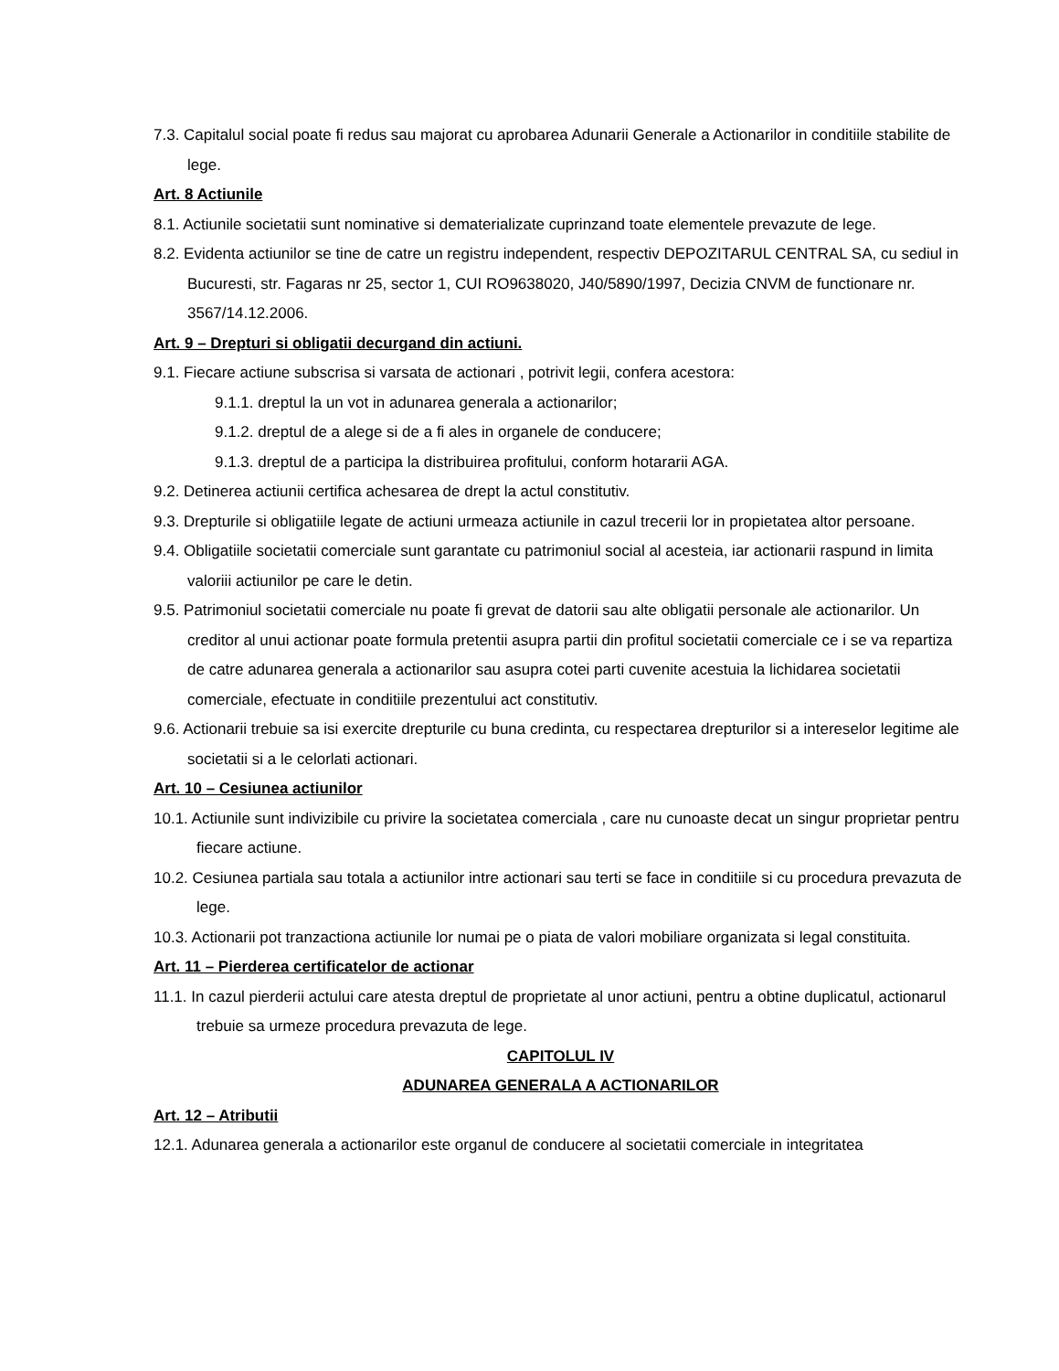7.3. Capitalul social poate fi redus sau majorat cu aprobarea Adunarii Generale a Actionarilor in conditiile stabilite de lege.
Art. 8 Actiunile
8.1. Actiunile societatii sunt nominative si dematerializate cuprinzand toate elementele prevazute de lege.
8.2. Evidenta actiunilor se tine de catre un registru independent, respectiv DEPOZITARUL CENTRAL SA, cu sediul in Bucuresti, str. Fagaras nr 25, sector 1, CUI RO9638020, J40/5890/1997, Decizia CNVM de functionare nr. 3567/14.12.2006.
Art. 9 – Drepturi si obligatii decurgand din actiuni.
9.1. Fiecare actiune subscrisa si varsata de actionari , potrivit legii, confera acestora:
9.1.1. dreptul la un vot in adunarea generala a actionarilor;
9.1.2. dreptul de a alege si de a fi ales in organele de conducere;
9.1.3. dreptul de a participa la distribuirea profitului, conform hotararii AGA.
9.2. Detinerea actiunii certifica achesarea de drept la actul constitutiv.
9.3. Drepturile si obligatiile legate de actiuni urmeaza actiunile in cazul trecerii lor in propietatea altor persoane.
9.4. Obligatiile societatii comerciale sunt garantate cu patrimoniul social al acesteia, iar actionarii raspund in limita valoriii actiunilor pe care le detin.
9.5. Patrimoniul societatii comerciale nu poate fi grevat de datorii sau alte obligatii personale ale actionarilor. Un creditor al unui actionar poate formula pretentii asupra partii din profitul societatii comerciale ce i se va repartiza de catre adunarea generala a actionarilor sau asupra cotei parti cuvenite acestuia la lichidarea societatii comerciale, efectuate in conditiile prezentului act constitutiv.
9.6. Actionarii trebuie sa isi exercite drepturile cu buna credinta, cu respectarea drepturilor si a intereselor legitime ale societatii si a le celorlati actionari.
Art. 10 – Cesiunea actiunilor
10.1. Actiunile sunt indivizibile cu privire la societatea comerciala , care nu cunoaste decat un singur proprietar pentru fiecare actiune.
10.2. Cesiunea partiala sau totala a actiunilor intre actionari sau terti se face in conditiile si cu procedura prevazuta de lege.
10.3. Actionarii pot tranzactiona actiunile lor numai pe o piata de valori mobiliare organizata si legal constituita.
Art. 11 – Pierderea certificatelor de actionar
11.1. In cazul pierderii actului care atesta dreptul de proprietate al unor actiuni, pentru a obtine duplicatul, actionarul trebuie sa urmeze procedura prevazuta de lege.
CAPITOLUL IV
ADUNAREA GENERALA A ACTIONARILOR
Art. 12 – Atributii
12.1. Adunarea generala a actionarilor este organul de conducere al societatii comerciale in integritatea